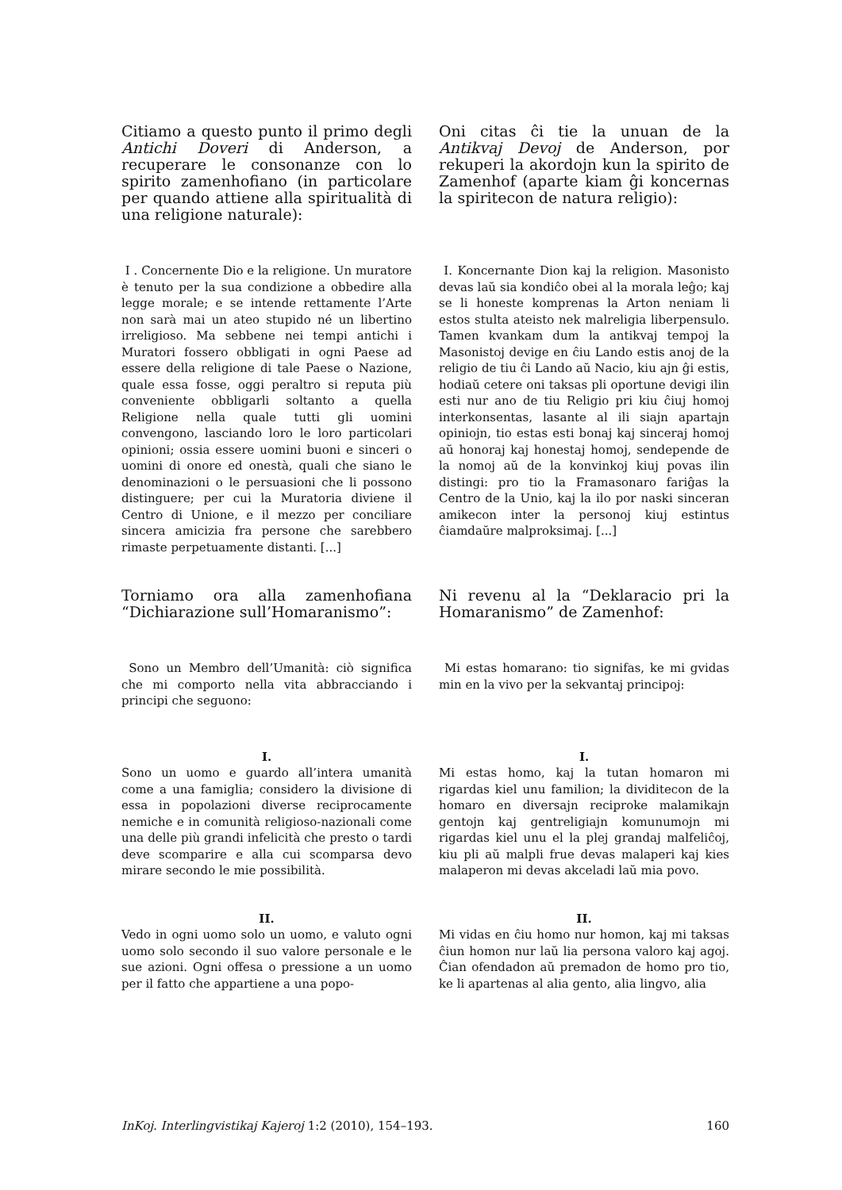Citiamo a questo punto il primo degli Antichi Doveri di Anderson, a recuperare le consonanze con lo spirito zamenhofiano (in particolare per quando attiene alla spiritualità di una religione naturale):
Oni citas ĉi tie la unuan de la Antikvaj Devoj de Anderson, por rekuperi la akordojn kun la spirito de Zamenhof (aparte kiam ĝi koncernas la spiritecon de natura religio):
I . Concernente Dio e la religione. Un muratore è tenuto per la sua condizione a obbedire alla legge morale; e se intende rettamente l’Arte non sarà mai un ateo stupido né un libertino irreligioso. Ma sebbene nei tempi antichi i Muratori fossero obbligati in ogni Paese ad essere della religione di tale Paese o Nazione, quale essa fosse, oggi peraltro si reputa più conveniente obbligarli soltanto a quella Religione nella quale tutti gli uomini convengono, lasciando loro le loro particolari opinioni; ossia essere uomini buoni e sinceri o uomini di onore ed onestà, quali che siano le denominazioni o le persuasioni che li possono distinguere; per cui la Muratoria diviene il Centro di Unione, e il mezzo per conciliare sincera amicizia fra persone che sarebbero rimaste perpetuamente distanti. [...]
I. Koncernante Dion kaj la religion. Masonisto devas laŭ sia kondiĉo obei al la morala leĝo; kaj se li honeste komprenas la Arton neniam li estos stulta ateisto nek malreligia liberpensulo. Tamen kvankam dum la antikvaj tempoj la Masonistoj devige en ĉiu Lando estis anoj de la religio de tiu ĉi Lando aŭ Nacio, kiu ajn ĝi estis, hodiaŭ cetere oni taksas pli oportune devigi ilin esti nur ano de tiu Religio pri kiu ĉiuj homoj interkonsentas, lasante al ili siajn apartajn opiniojn, tio estas esti bonaj kaj sinceraj homoj aŭ honoraj kaj honestaj homoj, sendepende de la nomoj aŭ de la konvinkoj kiuj povas ilin distingi: pro tio la Framasonaro fariĝas la Centro de la Unio, kaj la ilo por naski sinceran amikecon inter la personoj kiuj estintus ĉiamdaŭre malproksimaj. [...]
Torniamo ora alla zamenhofiana “Dichiarazione sull’Homaranismo”:
Ni revenu al la “Deklaracio pri la Homaranismo” de Zamenhof:
Sono un Membro dell’Umanità: ciò significa che mi comporto nella vita abbracciando i principi che seguono:
Mi estas homarano: tio signifas, ke mi gvidas min en la vivo per la sekvantaj principoj:
I.
Sono un uomo e guardo all’intera umanità come a una famiglia; considero la divisione di essa in popolazioni diverse reciprocamente nemiche e in comunità religioso-nazionali come una delle più grandi infelicità che presto o tardi deve scomparire e alla cui scomparsa devo mirare secondo le mie possibilità.
I.
Mi estas homo, kaj la tutan homaron mi rigardas kiel unu familion; la dividitecon de la homaro en diversajn reciproke malamikajn gentojn kaj gentreligiajn komunumojn mi rigardas kiel unu el la plej grandaj malfeliĉoj, kiu pli aŭ malpli frue devas malaperi kaj kies malaperon mi devas akceladi laŭ mia povo.
II.
Vedo in ogni uomo solo un uomo, e valuto ogni uomo solo secondo il suo valore personale e le sue azioni. Ogni offesa o pressione a un uomo per il fatto che appartiene a una popo-
II.
Mi vidas en ĉiu homo nur homon, kaj mi taksas ĉiun homon nur laŭ lia persona valoro kaj agoj. Ĉian ofendadon aŭ premadon de homo pro tio, ke li apartenas al alia gento, alia lingvo, alia
InKoj. Interlingvistikaj Kajeroj 1:2 (2010), 154–193. 160